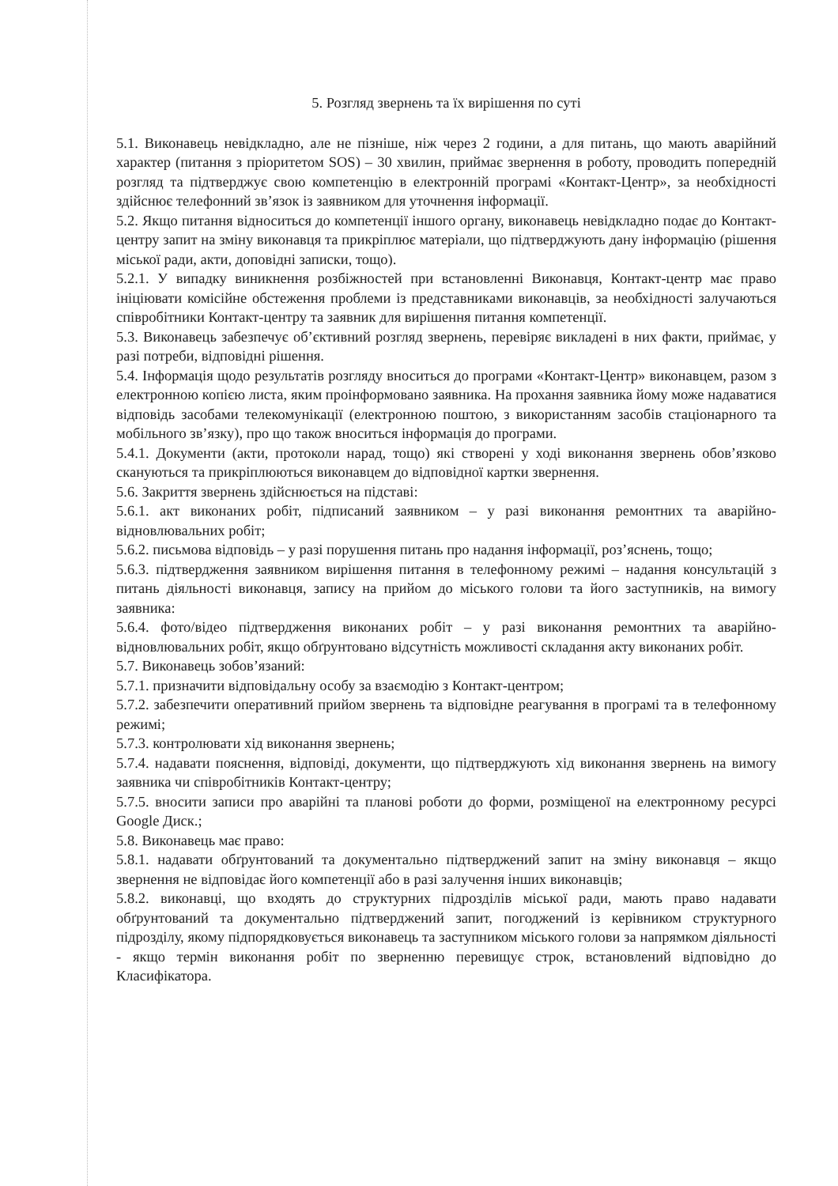5. Розгляд звернень та їх вирішення по суті
5.1. Виконавець невідкладно, але не пізніше, ніж через 2 години, а для питань, що мають аварійний характер (питання з пріоритетом SOS) – 30 хвилин, приймає звернення в роботу, проводить попередній розгляд та підтверджує свою компетенцію в електронній програмі «Контакт-Центр», за необхідності здійснює телефонний зв’язок із заявником для уточнення інформації.
5.2. Якщо питання відноситься до компетенції іншого органу, виконавець невідкладно подає до Контакт-центру запит на зміну виконавця та прикріплює матеріали, що підтверджують дану інформацію (рішення міської ради, акти, доповідні записки, тощо).
5.2.1. У випадку виникнення розбіжностей при встановленні Виконавця, Контакт-центр має право ініціювати комісійне обстеження проблеми із представниками виконавців, за необхідності залучаються співробітники Контакт-центру та заявник для вирішення питання компетенції.
5.3. Виконавець забезпечує об’єктивний розгляд звернень, перевіряє викладені в них факти, приймає, у разі потреби, відповідні рішення.
5.4. Інформація щодо результатів розгляду вноситься до програми «Контакт-Центр» виконавцем, разом з електронною копією листа, яким проінформовано заявника. На прохання заявника йому може надаватися відповідь засобами телекомунікації (електронною поштою, з використанням засобів стаціонарного та мобільного зв’язку), про що також вноситься інформація до програми.
5.4.1. Документи (акти, протоколи нарад, тощо) які створені у ході виконання звернень обов’язково скануються та прикріплюються виконавцем до відповідної картки звернення.
5.6. Закриття звернень здійснюється на підставі:
5.6.1. акт виконаних робіт, підписаний заявником – у разі виконання ремонтних та аварійно-відновлювальних робіт;
5.6.2. письмова відповідь – у разі порушення питань про надання інформації, роз’яснень, тощо;
5.6.3. підтвердження заявником вирішення питання в телефонному режимі – надання консультацій з питань діяльності виконавця, запису на прийом до міського голови та його заступників, на вимогу заявника:
5.6.4. фото/відео підтвердження виконаних робіт – у разі виконання ремонтних та аварійно-відновлювальних робіт, якщо обґрунтовано відсутність можливості складання акту виконаних робіт.
5.7. Виконавець зобов’язаний:
5.7.1. призначити відповідальну особу за взаємодію з Контакт-центром;
5.7.2. забезпечити оперативний прийом звернень та відповідне реагування в програмі та в телефонному режимі;
5.7.3. контролювати хід виконання звернень;
5.7.4. надавати пояснення, відповіді, документи, що підтверджують хід виконання звернень на вимогу заявника чи співробітників Контакт-центру;
5.7.5. вносити записи про аварійні та планові роботи до форми, розміщеної на електронному ресурсі Google Диск.;
5.8. Виконавець має право:
5.8.1. надавати обґрунтований та документально підтверджений запит на зміну виконавця – якщо звернення не відповідає його компетенції або в разі залучення інших виконавців;
5.8.2. виконавці, що входять до структурних підрозділів міської ради, мають право надавати обґрунтований та документально підтверджений запит, погоджений із керівником структурного підрозділу, якому підпорядковується виконавець та заступником міського голови за напрямком діяльності - якщо термін виконання робіт по зверненню перевищує строк, встановлений відповідно до Класифікатора.